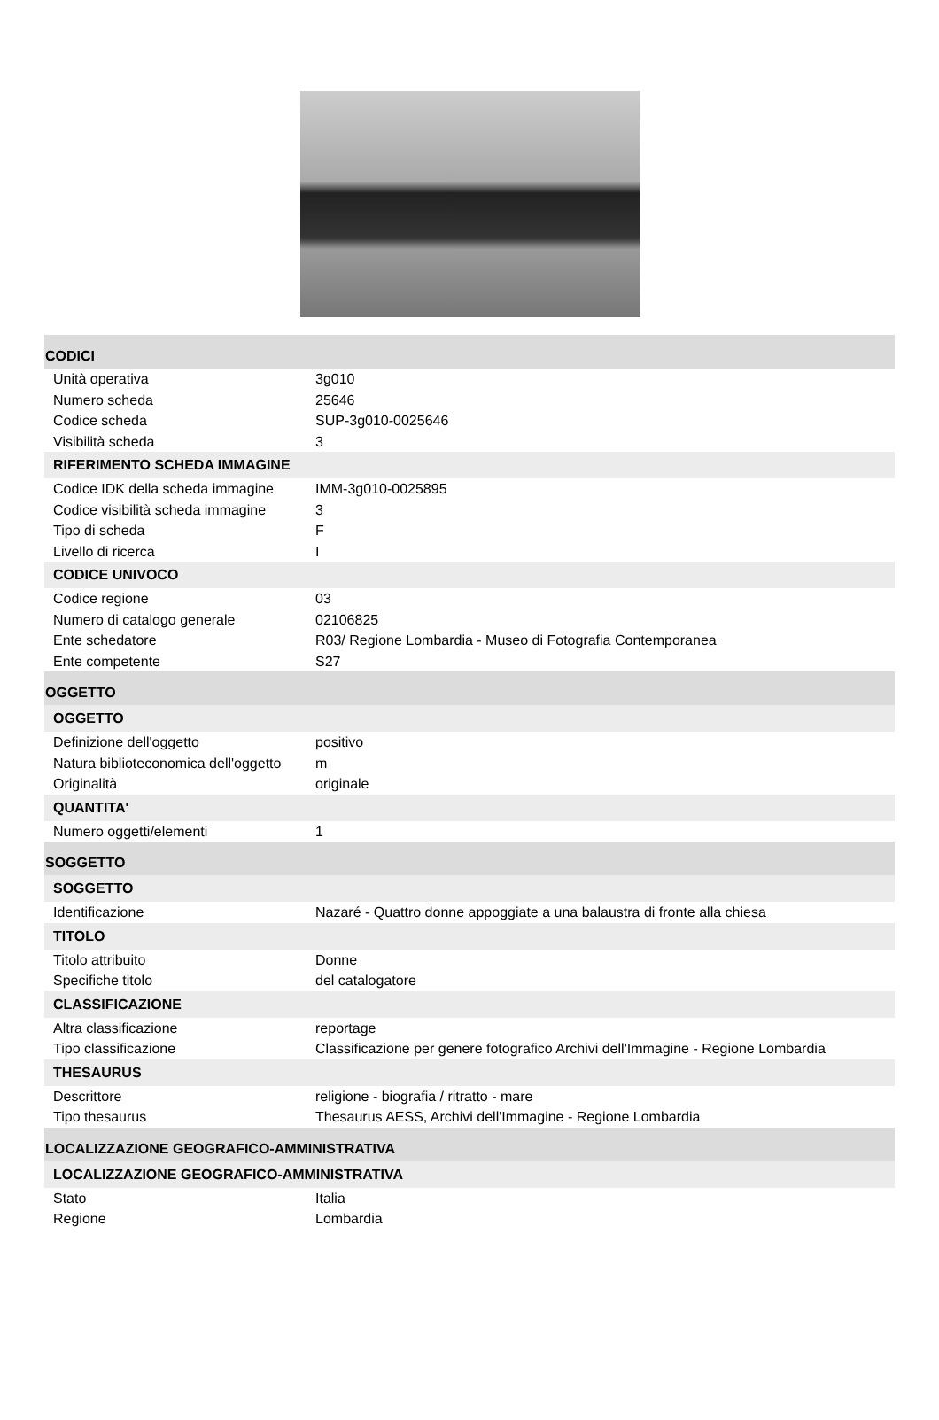CODICI
Unità operativa 3g010
Numero scheda 25646
Codice scheda SUP-3g010-0025646
Visibilità scheda 3
RIFERIMENTO SCHEDA IMMAGINE
Codice IDK della scheda immagine IMM-3g010-0025895
Codice visibilità scheda immagine 3
Tipo di scheda F
Livello di ricerca I
CODICE UNIVOCO
Codice regione 03
Numero di catalogo generale 02106825
Ente schedatore R03/ Regione Lombardia - Museo di Fotografia Contemporanea
Ente competente S27
OGGETTO
OGGETTO
Definizione dell'oggetto positivo
Natura biblioteconomica dell'oggetto m
Originalità originale
QUANTITA'
Numero oggetti/elementi 1
SOGGETTO
SOGGETTO
Identificazione Nazaré - Quattro donne appoggiate a una balaustra di fronte alla chiesa
TITOLO
Titolo attribuito Donne
Specifiche titolo del catalogatore
CLASSIFICAZIONE
Altra classificazione reportage
Tipo classificazione Classificazione per genere fotografico Archivi dell'Immagine - Regione Lombardia
THESAURUS
Descrittore religione - biografia / ritratto - mare
Tipo thesaurus Thesaurus AESS, Archivi dell'Immagine - Regione Lombardia
LOCALIZZAZIONE GEOGRAFICO-AMMINISTRATIVA
LOCALIZZAZIONE GEOGRAFICO-AMMINISTRATIVA
Stato Italia
Regione Lombardia